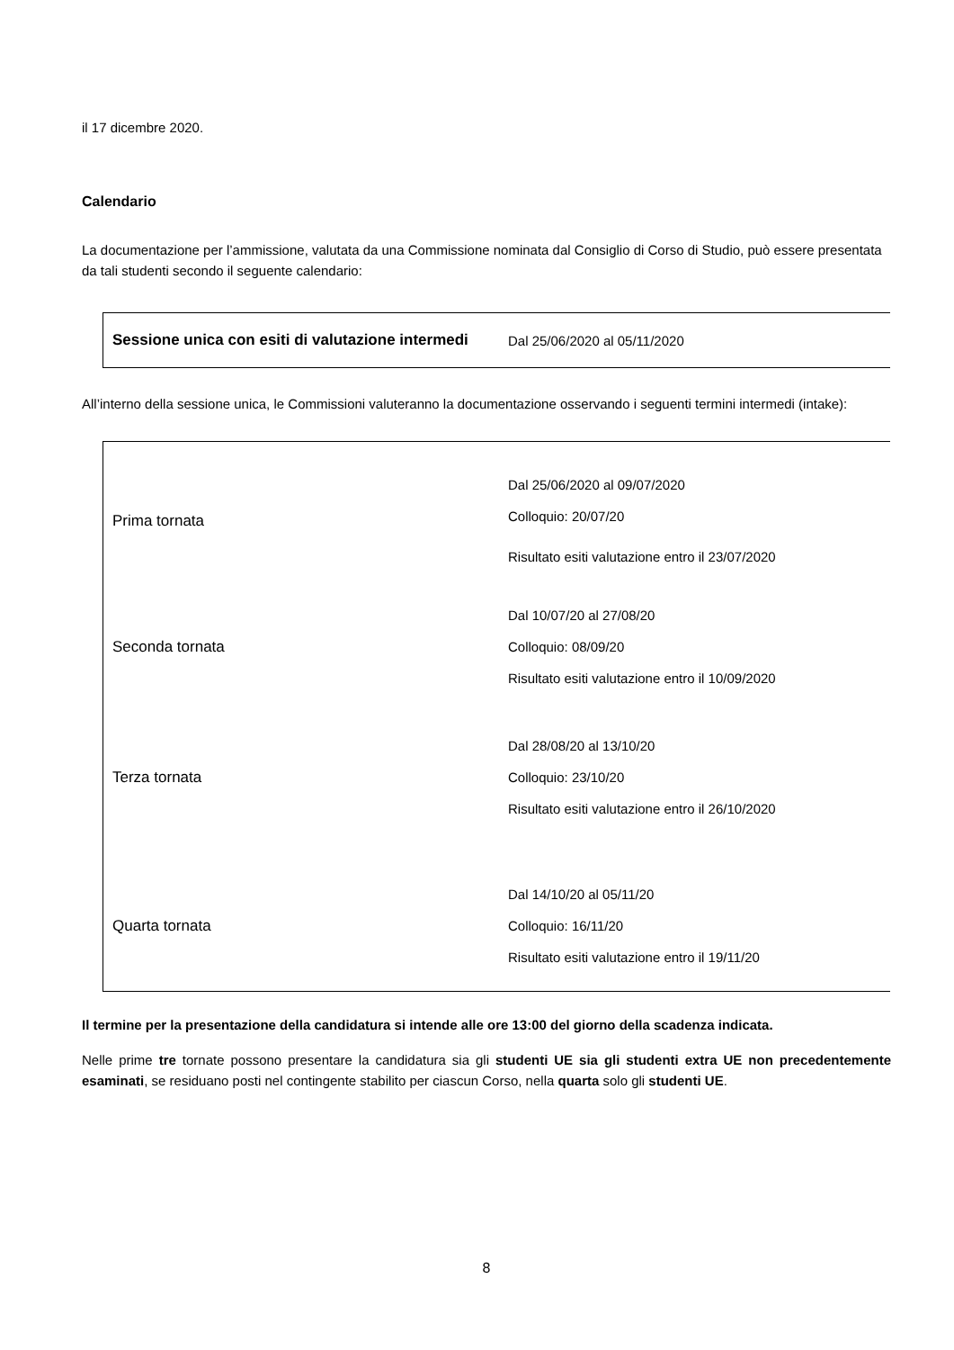il 17 dicembre 2020.
Calendario
La documentazione per l’ammissione, valutata da una Commissione nominata dal Consiglio di Corso di Studio, può essere presentata da tali studenti secondo il seguente calendario:
| Sessione unica con esiti di valutazione intermedi | Dal 25/06/2020 al 05/11/2020 |
All’interno della sessione unica, le Commissioni valuteranno la documentazione osservando i seguenti termini intermedi (intake):
| Prima tornata | Dal 25/06/2020 al 09/07/2020 Colloquio: 20/07/20 Risultato esiti valutazione entro il 23/07/2020 |
| Seconda tornata | Dal 10/07/20 al 27/08/20 Colloquio: 08/09/20 Risultato esiti valutazione entro il 10/09/2020 |
| Terza tornata | Dal 28/08/20 al 13/10/20 Colloquio: 23/10/20 Risultato esiti valutazione entro il 26/10/2020 |
| Quarta tornata | Dal 14/10/20 al 05/11/20 Colloquio: 16/11/20 Risultato esiti valutazione entro il 19/11/20 |
Il termine per la presentazione della candidatura si intende alle ore 13:00 del giorno della scadenza indicata.
Nelle prime tre tornate possono presentare la candidatura sia gli studenti UE sia gli studenti extra UE non precedentemente esaminati, se residuano posti nel contingente stabilito per ciascun Corso, nella quarta solo gli studenti UE.
8